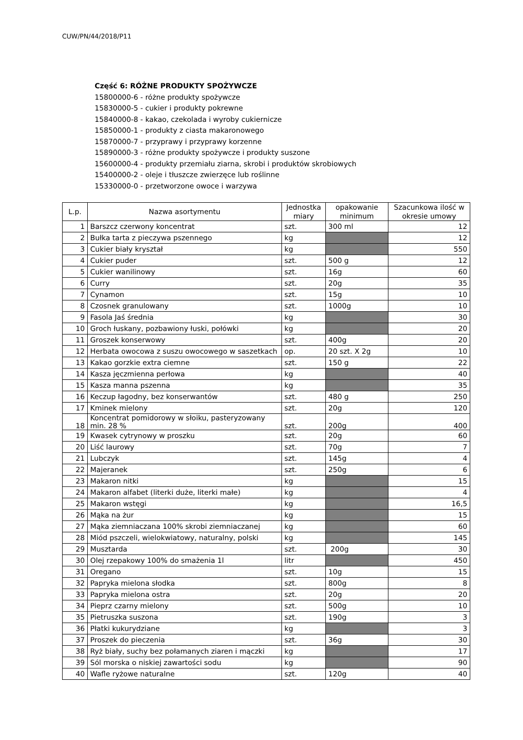CUW/PN/44/2018/P11
Część 6: RÓŻNE PRODUKTY SPOŻYWCZE
15800000-6 - różne produkty spożywcze
15830000-5 - cukier i produkty pokrewne
15840000-8 - kakao, czekolada i wyroby cukiernicze
15850000-1 - produkty z ciasta makaronowego
15870000-7 - przyprawy i przyprawy korzenne
15890000-3 - różne produkty spożywcze i produkty suszone
15600000-4 - produkty przemiału ziarna, skrobi i produktów skrobiowych
15400000-2 - oleje i tłuszcze zwierzęce lub roślinne
15330000-0 - przetworzone owoce i warzywa
| L.p. | Nazwa asortymentu | Jednostka miary | opakowanie minimum | Szacunkowa ilość w okresie umowy |
| --- | --- | --- | --- | --- |
| 1 | Barszcz czerwony koncentrat | szt. | 300 ml | 12 |
| 2 | Bułka tarta z pieczywa pszennego | kg | | 12 |
| 3 | Cukier biały kryształ | kg | | 550 |
| 4 | Cukier puder | szt. | 500 g | 12 |
| 5 | Cukier wanilinowy | szt. | 16g | 60 |
| 6 | Curry | szt. | 20g | 35 |
| 7 | Cynamon | szt. | 15g | 10 |
| 8 | Czosnek granulowany | szt. | 1000g | 10 |
| 9 | Fasola Jaś średnia | kg | | 30 |
| 10 | Groch łuskany, pozbawiony łuski, połówki | kg | | 20 |
| 11 | Groszek konserwowy | szt. | 400g | 20 |
| 12 | Herbata owocowa z suszu owocowego w saszetkach | op. | 20 szt. X 2g | 10 |
| 13 | Kakao gorzkie extra ciemne | szt. | 150 g | 22 |
| 14 | Kasza jęczmienna perłowa | kg | | 40 |
| 15 | Kasza manna pszenna | kg | | 35 |
| 16 | Keczup łagodny, bez konserwantów | szt. | 480 g | 250 |
| 17 | Kminek mielony | szt. | 20g | 120 |
| 18 | Koncentrat pomidorowy w słoiku, pasteryzowany min. 28 % | szt. | 200g | 400 |
| 19 | Kwasek cytrynowy w proszku | szt. | 20g | 60 |
| 20 | Liść laurowy | szt. | 70g | 7 |
| 21 | Lubczyk | szt. | 145g | 4 |
| 22 | Majeranek | szt. | 250g | 6 |
| 23 | Makaron nitki | kg | | 15 |
| 24 | Makaron alfabet (literki duże, literki małe) | kg | | 4 |
| 25 | Makaron wstęgi | kg | | 16,5 |
| 26 | Mąka na żur | kg | | 15 |
| 27 | Mąka ziemniaczana 100% skrobi ziemniaczanej | kg | | 60 |
| 28 | Miód pszczeli, wielokwiatowy, naturalny, polski | kg | | 145 |
| 29 | Musztarda | szt. | 200g | 30 |
| 30 | Olej rzepakowy 100% do smażenia 1l | litr | | 450 |
| 31 | Oregano | szt. | 10g | 15 |
| 32 | Papryka mielona słodka | szt. | 800g | 8 |
| 33 | Papryka mielona ostra | szt. | 20g | 20 |
| 34 | Pieprz czarny mielony | szt. | 500g | 10 |
| 35 | Pietruszka suszona | szt. | 190g | 3 |
| 36 | Płatki kukurydziane | kg | | 3 |
| 37 | Proszek do pieczenia | szt. | 36g | 30 |
| 38 | Ryż biały, suchy bez połamanych ziaren i mączki | kg | | 17 |
| 39 | Sól morska o niskiej zawartości sodu | kg | | 90 |
| 40 | Wafle ryżowe naturalne | szt. | 120g | 40 |